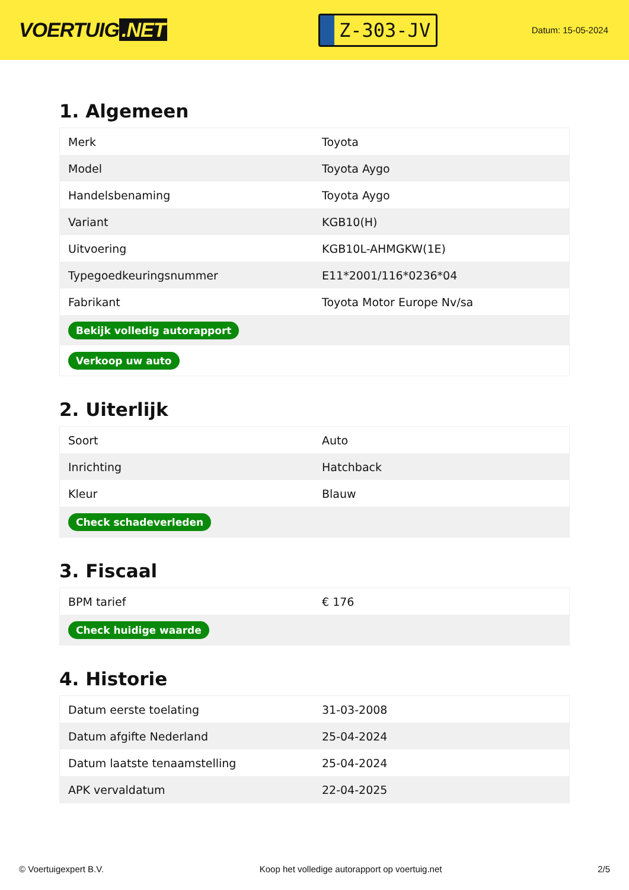VOERTUIG.NET
Z-303-JV
Datum: 15-05-2024
1. Algemeen
| Merk | Toyota |
| Model | Toyota Aygo |
| Handelsbenaming | Toyota Aygo |
| Variant | KGB10(H) |
| Uitvoering | KGB10L-AHMGKW(1E) |
| Typegoedkeuringsnummer | E11*2001/116*0236*04 |
| Fabrikant | Toyota Motor Europe Nv/sa |
| Bekijk volledig autorapport | |
| Verkoop uw auto | |
2. Uiterlijk
| Soort | Auto |
| Inrichting | Hatchback |
| Kleur | Blauw |
| Check schadeverleden | |
3. Fiscaal
| BPM tarief | € 176 |
| Check huidige waarde | |
4. Historie
| Datum eerste toelating | 31-03-2008 |
| Datum afgifte Nederland | 25-04-2024 |
| Datum laatste tenaamstelling | 25-04-2024 |
| APK vervaldatum | 22-04-2025 |
© Voertuigexpert B.V. Koop het volledige autorapport op voertuig.net 2/5